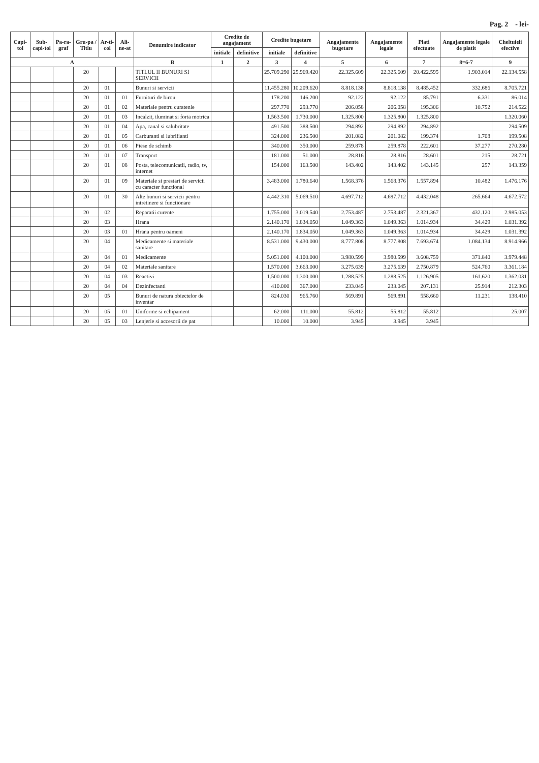Pag. 2 - lei-
| Capi-tol | Sub-capi-tol | Pa-ra-graf | Gru-pa / Titlu | Ar-ti-col | Ali-ne-at | Denumire indicator | Credite de angajament | | Credite bugetare | | Angajamente bugetare | Angajamente legale | Plati efectuate | Angajamente legale de platit | Cheltuieli efective |
| --- | --- | --- | --- | --- | --- | --- | --- | --- | --- | --- | --- | --- | --- | --- | --- |
| | | | | | | | initiale | definitive | initiale | definitive | | | | | |
| A | | | | | | B | 1 | 2 | 3 | 4 | 5 | 6 | 7 | 8=6-7 | 9 |
| | | | 20 | | | TITLUL II BUNURI SI SERVICII | | | 25.709.290 | 25.969.420 | 22.325.609 | 22.325.609 | 20.422.595 | 1.903.014 | 22.134.558 |
| | | | 20 | 01 | | Bunuri si servicii | | | 11.455.280 | 10.209.620 | 8.818.138 | 8.818.138 | 8.485.452 | 332.686 | 8.705.721 |
| | | | 20 | 01 | 01 | Furnituri de birou | | | 178.200 | 146.200 | 92.122 | 92.122 | 85.791 | 6.331 | 86.014 |
| | | | 20 | 01 | 02 | Materiale pentru curatenie | | | 297.770 | 293.770 | 206.058 | 206.058 | 195.306 | 10.752 | 214.522 |
| | | | 20 | 01 | 03 | Incalzit, iluminat si forta motrica | | | 1.563.500 | 1.730.000 | 1.325.800 | 1.325.800 | 1.325.800 | | 1.320.060 |
| | | | 20 | 01 | 04 | Apa, canal si salubritate | | | 491.500 | 388.500 | 294.892 | 294.892 | 294.892 | | 294.509 |
| | | | 20 | 01 | 05 | Carburanti si lubrifianti | | | 324.000 | 236.500 | 201.082 | 201.082 | 199.374 | 1.708 | 199.508 |
| | | | 20 | 01 | 06 | Piese de schimb | | | 340.000 | 350.000 | 259.878 | 259.878 | 222.601 | 37.277 | 270.280 |
| | | | 20 | 01 | 07 | Transport | | | 181.000 | 51.000 | 28.816 | 28.816 | 28.601 | 215 | 28.721 |
| | | | 20 | 01 | 08 | Posta, telecomunicatii, radio, tv, internet | | | 154.000 | 163.500 | 143.402 | 143.402 | 143.145 | 257 | 143.359 |
| | | | 20 | 01 | 09 | Materiale si prestari de servicii cu caracter functional | | | 3.483.000 | 1.780.640 | 1.568.376 | 1.568.376 | 1.557.894 | 10.482 | 1.476.176 |
| | | | 20 | 01 | 30 | Alte bunuri si servicii pentru intretinere si functionare | | | 4.442.310 | 5.069.510 | 4.697.712 | 4.697.712 | 4.432.048 | 265.664 | 4.672.572 |
| | | | 20 | 02 | | Reparatii curente | | | 1.755.000 | 3.019.540 | 2.753.487 | 2.753.487 | 2.321.367 | 432.120 | 2.985.053 |
| | | | 20 | 03 | | Hrana | | | 2.140.170 | 1.834.050 | 1.049.363 | 1.049.363 | 1.014.934 | 34.429 | 1.031.392 |
| | | | 20 | 03 | 01 | Hrana pentru oameni | | | 2.140.170 | 1.834.050 | 1.049.363 | 1.049.363 | 1.014.934 | 34.429 | 1.031.392 |
| | | | 20 | 04 | | Medicamente si materiale sanitare | | | 8.531.000 | 9.430.000 | 8.777.808 | 8.777.808 | 7.693.674 | 1.084.134 | 8.914.966 |
| | | | 20 | 04 | 01 | Medicamente | | | 5.051.000 | 4.100.000 | 3.980.599 | 3.980.599 | 3.608.759 | 371.840 | 3.979.448 |
| | | | 20 | 04 | 02 | Materiale sanitare | | | 1.570.000 | 3.663.000 | 3.275.639 | 3.275.639 | 2.750.879 | 524.760 | 3.361.184 |
| | | | 20 | 04 | 03 | Reactivi | | | 1.500.000 | 1.300.000 | 1.288.525 | 1.288.525 | 1.126.905 | 161.620 | 1.362.031 |
| | | | 20 | 04 | 04 | Dezinfectanti | | | 410.000 | 367.000 | 233.045 | 233.045 | 207.131 | 25.914 | 212.303 |
| | | | 20 | 05 | | Bunuri de natura obiectelor de inventar | | | 824.030 | 965.760 | 569.891 | 569.891 | 558.660 | 11.231 | 138.410 |
| | | | 20 | 05 | 01 | Uniforme si echipament | | | 62.000 | 111.000 | 55.812 | 55.812 | 55.812 | | 25.007 |
| | | | 20 | 05 | 03 | Lenjerie si accesorii de pat | | | 10.000 | 10.000 | 3.945 | 3.945 | 3.945 | | |